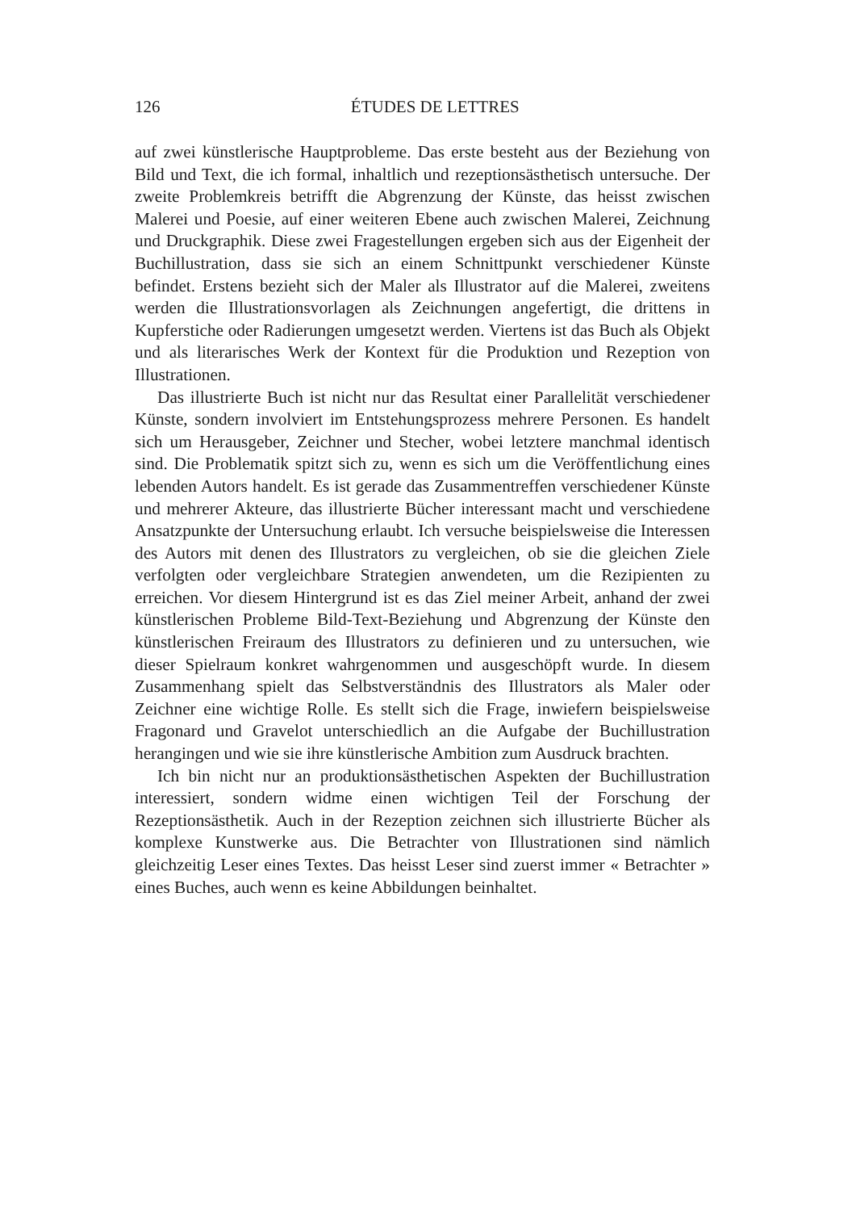126
ÉTUDES DE LETTRES
auf zwei künstlerische Hauptprobleme. Das erste besteht aus der Beziehung von Bild und Text, die ich formal, inhaltlich und rezeptionsästhetisch untersuche. Der zweite Problemkreis betrifft die Abgrenzung der Künste, das heisst zwischen Malerei und Poesie, auf einer weiteren Ebene auch zwischen Malerei, Zeichnung und Druckgraphik. Diese zwei Fragestellungen ergeben sich aus der Eigenheit der Buchillustration, dass sie sich an einem Schnittpunkt verschiedener Künste befindet. Erstens bezieht sich der Maler als Illustrator auf die Malerei, zweitens werden die Illustrationsvorlagen als Zeichnungen angefertigt, die drittens in Kupferstiche oder Radierungen umgesetzt werden. Viertens ist das Buch als Objekt und als literarisches Werk der Kontext für die Produktion und Rezeption von Illustrationen.
Das illustrierte Buch ist nicht nur das Resultat einer Parallelität verschiedener Künste, sondern involviert im Entstehungsprozess mehrere Personen. Es handelt sich um Herausgeber, Zeichner und Stecher, wobei letztere manchmal identisch sind. Die Problematik spitzt sich zu, wenn es sich um die Veröffentlichung eines lebenden Autors handelt. Es ist gerade das Zusammentreffen verschiedener Künste und mehrerer Akteure, das illustrierte Bücher interessant macht und verschiedene Ansatzpunkte der Untersuchung erlaubt. Ich versuche beispielsweise die Interessen des Autors mit denen des Illustrators zu vergleichen, ob sie die gleichen Ziele verfolgten oder vergleichbare Strategien anwendeten, um die Rezipienten zu erreichen. Vor diesem Hintergrund ist es das Ziel meiner Arbeit, anhand der zwei künstlerischen Probleme Bild-Text-Beziehung und Abgrenzung der Künste den künstlerischen Freiraum des Illustrators zu definieren und zu untersuchen, wie dieser Spielraum konkret wahrgenommen und ausgeschöpft wurde. In diesem Zusammenhang spielt das Selbstverständnis des Illustrators als Maler oder Zeichner eine wichtige Rolle. Es stellt sich die Frage, inwiefern beispielsweise Fragonard und Gravelot unterschiedlich an die Aufgabe der Buchillustration herangingen und wie sie ihre künstlerische Ambition zum Ausdruck brachten.
Ich bin nicht nur an produktionsästhetischen Aspekten der Buchillustration interessiert, sondern widme einen wichtigen Teil der Forschung der Rezeptionsästhetik. Auch in der Rezeption zeichnen sich illustrierte Bücher als komplexe Kunstwerke aus. Die Betrachter von Illustrationen sind nämlich gleichzeitig Leser eines Textes. Das heisst Leser sind zuerst immer « Betrachter » eines Buches, auch wenn es keine Abbildungen beinhaltet.